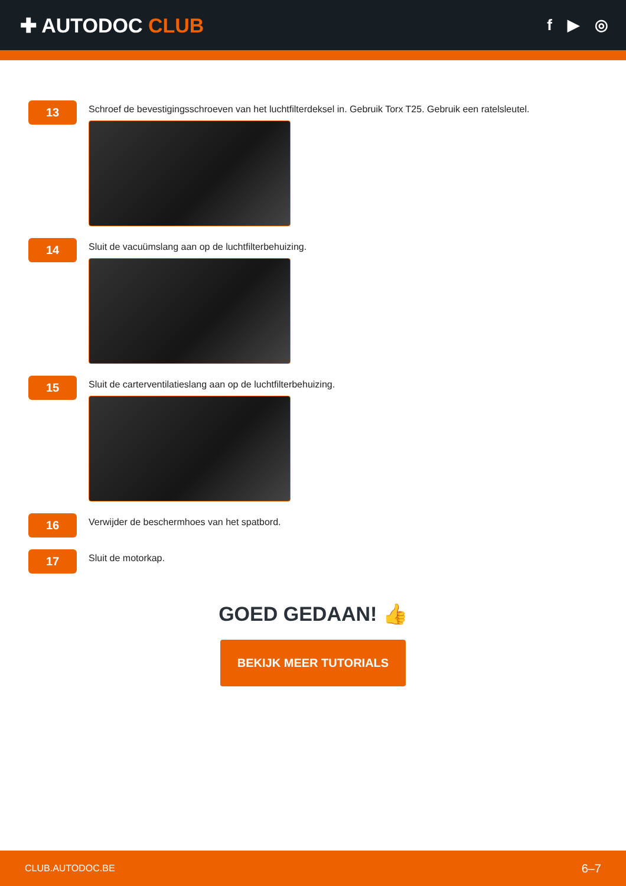✚ AUTODOC CLUB
f ▶ ◎
13
Schroef de bevestigingsschroeven van het luchtfilterdeksel in. Gebruik Torx T25. Gebruik een ratelsleutel.
14
Sluit de vacuümslang aan op de luchtfilterbehuizing.
15
Sluit de carterventilatieslang aan op de luchtfilterbehuizing.
16
Verwijder de beschermhoes van het spatbord.
17
Sluit de motorkap.
GOED GEDAAN! 👍
BEKIJK MEER TUTORIALS
CLUB.AUTODOC.BE 6–7